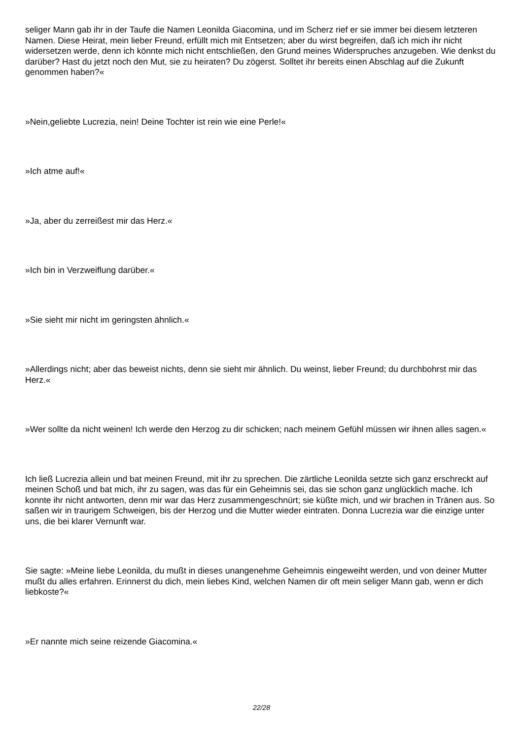seliger Mann gab ihr in der Taufe die Namen Leonilda Giacomina, und im Scherz rief er sie immer bei diesem letzteren Namen. Diese Heirat, mein lieber Freund, erfüllt mich mit Entsetzen; aber du wirst begreifen, daß ich mich ihr nicht widersetzen werde, denn ich könnte mich nicht entschließen, den Grund meines Widerspruches anzugeben. Wie denkst du darüber? Hast du jetzt noch den Mut, sie zu heiraten? Du zögerst. Solltet ihr bereits einen Abschlag auf die Zukunft genommen haben?«
»Nein,geliebte Lucrezia, nein! Deine Tochter ist rein wie eine Perle!«
»Ich atme auf!«
»Ja, aber du zerreißest mir das Herz.«
»Ich bin in Verzweiflung darüber.«
»Sie sieht mir nicht im geringsten ähnlich.«
»Allerdings nicht; aber das beweist nichts, denn sie sieht mir ähnlich. Du weinst, lieber Freund; du durchbohrst mir das Herz.«
»Wer sollte da nicht weinen! Ich werde den Herzog zu dir schicken; nach meinem Gefühl müssen wir ihnen alles sagen.«
Ich ließ Lucrezia allein und bat meinen Freund, mit ihr zu sprechen. Die zärtliche Leonilda setzte sich ganz erschreckt auf meinen Schoß und bat mich, ihr zu sagen, was das für ein Geheimnis sei, das sie schon ganz unglücklich mache. Ich konnte ihr nicht antworten, denn mir war das Herz zusammengeschnürt; sie küßte mich, und wir brachen in Tränen aus. So saßen wir in traurigem Schweigen, bis der Herzog und die Mutter wieder eintraten. Donna Lucrezia war die einzige unter uns, die bei klarer Vernunft war.
Sie sagte: »Meine liebe Leonilda, du mußt in dieses unangenehme Geheimnis eingeweiht werden, und von deiner Mutter mußt du alles erfahren. Erinnerst du dich, mein liebes Kind, welchen Namen dir oft mein seliger Mann gab, wenn er dich liebkoste?«
»Er nannte mich seine reizende Giacomina.«
22/28